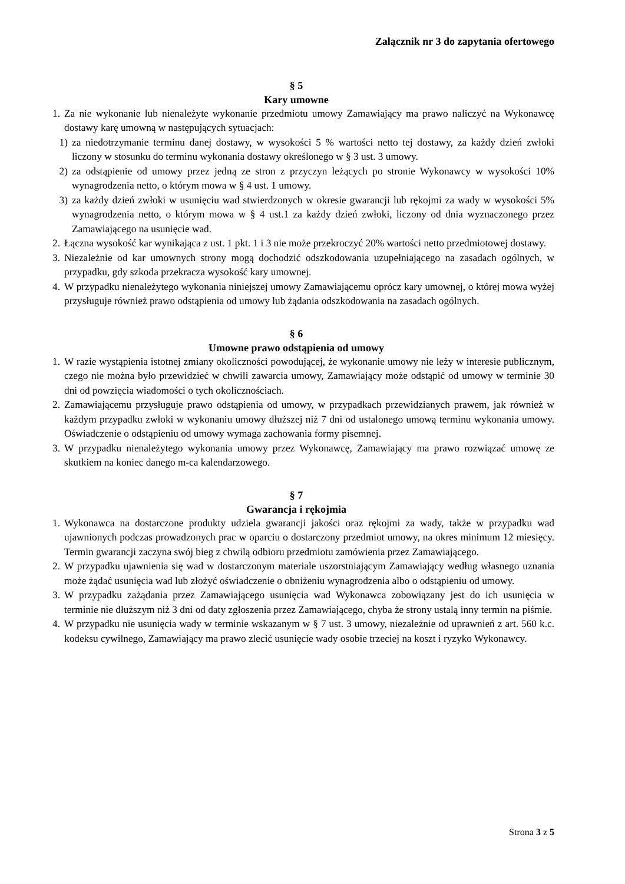Załącznik nr 3 do zapytania ofertowego
§ 5
Kary umowne
1. Za nie wykonanie lub nienależyte wykonanie przedmiotu umowy Zamawiający ma prawo naliczyć na Wykonawcę dostawy karę umowną w następujących sytuacjach:
1) za niedotrzymanie terminu danej dostawy, w wysokości 5 % wartości netto tej dostawy, za każdy dzień zwłoki liczony w stosunku do terminu wykonania dostawy określonego w § 3 ust. 3 umowy.
2) za odstąpienie od umowy przez jedną ze stron z przyczyn leżących po stronie Wykonawcy w wysokości 10% wynagrodzenia netto, o którym mowa w § 4 ust. 1 umowy.
3) za każdy dzień zwłoki w usunięciu wad stwierdzonych w okresie gwarancji lub rękojmi za wady w wysokości 5% wynagrodzenia netto, o którym mowa w § 4 ust.1 za każdy dzień zwłoki, liczony od dnia wyznaczonego przez Zamawiającego na usunięcie wad.
2. Łączna wysokość kar wynikająca z ust. 1 pkt. 1 i 3 nie może przekroczyć 20% wartości netto przedmiotowej dostawy.
3. Niezależnie od kar umownych strony mogą dochodzić odszkodowania uzupełniającego na zasadach ogólnych, w przypadku, gdy szkoda przekracza wysokość kary umownej.
4. W przypadku nienależytego wykonania niniejszej umowy Zamawiającemu oprócz kary umownej, o której mowa wyżej przysługuje również prawo odstąpienia od umowy lub żądania odszkodowania na zasadach ogólnych.
§ 6
Umowne prawo odstąpienia od umowy
1. W razie wystąpienia istotnej zmiany okoliczności powodującej, że wykonanie umowy nie leży w interesie publicznym, czego nie można było przewidzieć w chwili zawarcia umowy, Zamawiający może odstąpić od umowy w terminie 30 dni od powzięcia wiadomości o tych okolicznościach.
2. Zamawiającemu przysługuje prawo odstąpienia od umowy, w przypadkach przewidzianych prawem, jak również w każdym przypadku zwłoki w wykonaniu umowy dłuższej niż 7 dni od ustalonego umową terminu wykonania umowy. Oświadczenie o odstąpieniu od umowy wymaga zachowania formy pisemnej.
3. W przypadku nienależytego wykonania umowy przez Wykonawcę, Zamawiający ma prawo rozwiązać umowę ze skutkiem na koniec danego m-ca kalendarzowego.
§ 7
Gwarancja i rękojmia
1. Wykonawca na dostarczone produkty udziela gwarancji jakości oraz rękojmi za wady, także w przypadku wad ujawnionych podczas prowadzonych prac w oparciu o dostarczony przedmiot umowy, na okres minimum 12 miesięcy. Termin gwarancji zaczyna swój bieg z chwilą odbioru przedmiotu zamówienia przez Zamawiającego.
2. W przypadku ujawnienia się wad w dostarczonym materiale uszorstniającym Zamawiający według własnego uznania może żądać usunięcia wad lub złożyć oświadczenie o obniżeniu wynagrodzenia albo o odstąpieniu od umowy.
3. W przypadku zażądania przez Zamawiającego usunięcia wad Wykonawca zobowiązany jest do ich usunięcia w terminie nie dłuższym niż 3 dni od daty zgłoszenia przez Zamawiającego, chyba że strony ustalą inny termin na piśmie.
4. W przypadku nie usunięcia wady w terminie wskazanym w § 7 ust. 3 umowy, niezależnie od uprawnień z art. 560 k.c. kodeksu cywilnego, Zamawiający ma prawo zlecić usunięcie wady osobie trzeciej na koszt i ryzyko Wykonawcy.
Strona 3 z 5